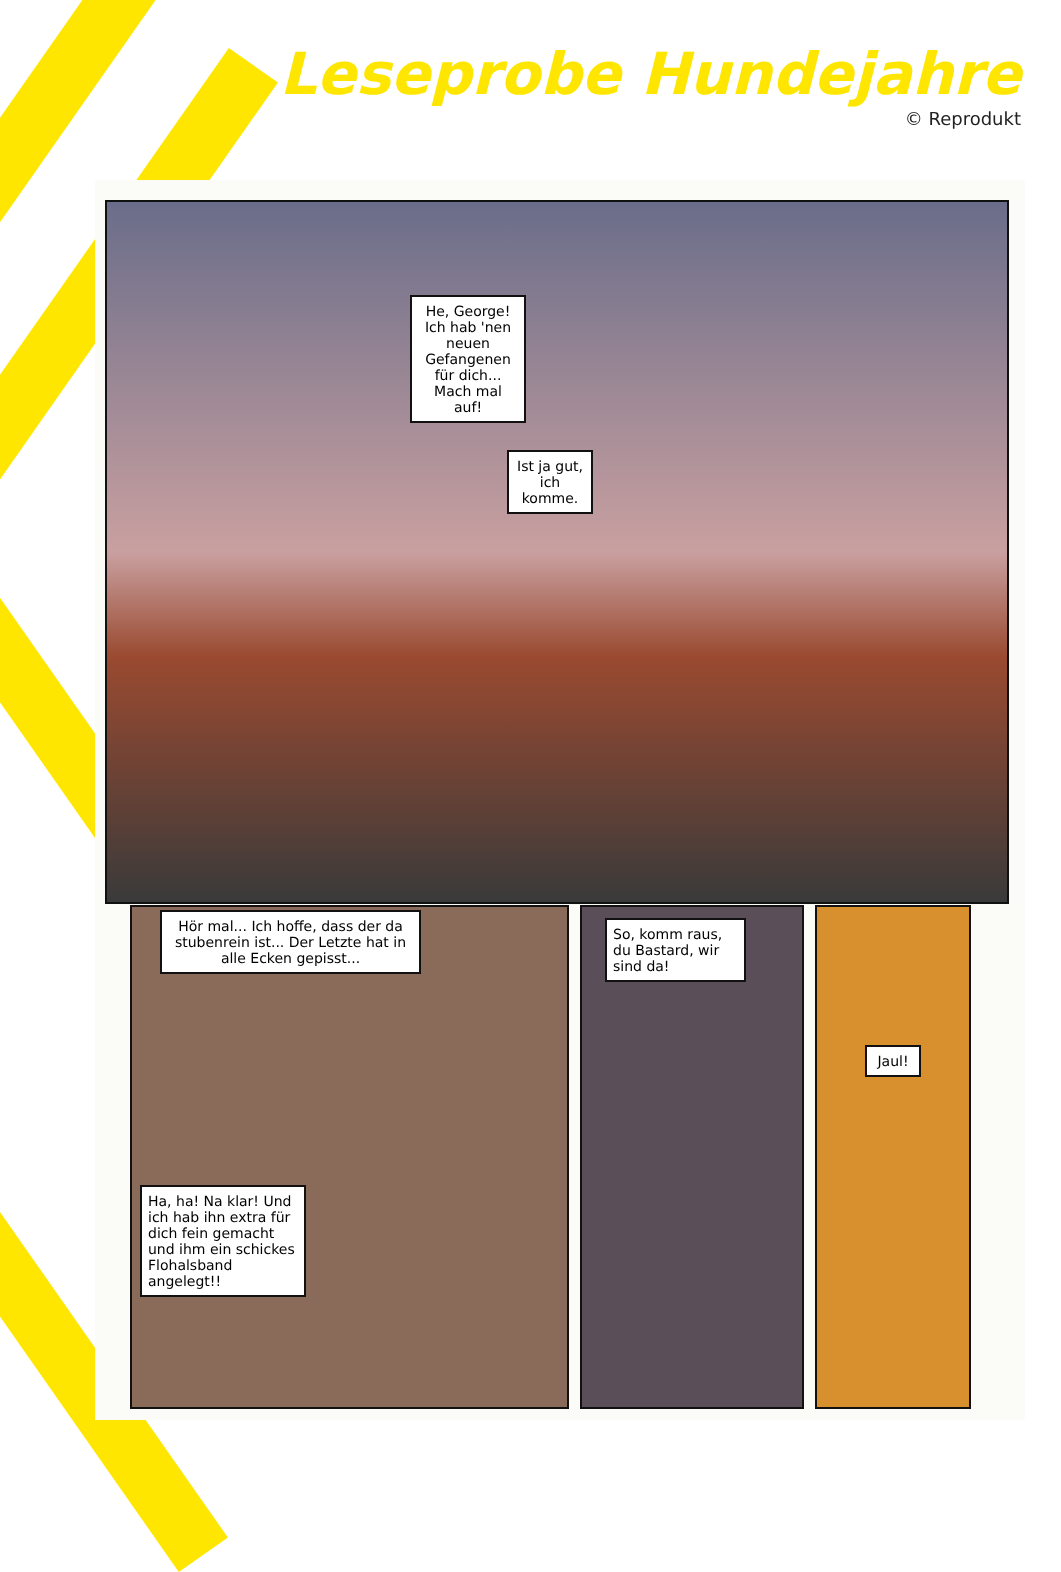Leseprobe Hundejahre
© Reprodukt
He, George! Ich hab 'nen neuen Gefangenen für dich... Mach mal auf!
Ist ja gut, ich komme.
Hör mal... Ich hoffe, dass der da stubenrein ist... Der Letzte hat in alle Ecken gepisst...
Ha, ha! Na klar! Und ich hab ihn extra für dich fein gemacht und ihm ein schickes Flohalsband angelegt!!
So, komm raus, du Bastard, wir sind da!
Jaul!